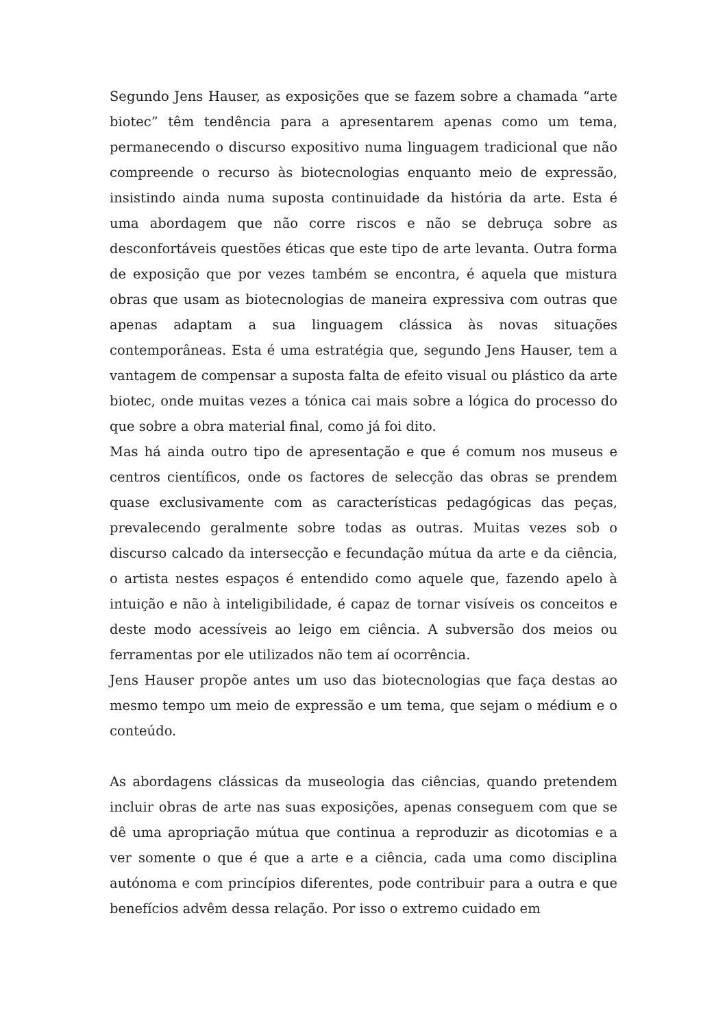Segundo Jens Hauser, as exposições que se fazem sobre a chamada “arte biotec” têm tendência para a apresentarem apenas como um tema, permanecendo o discurso expositivo numa linguagem tradicional que não compreende o recurso às biotecnologias enquanto meio de expressão, insistindo ainda numa suposta continuidade da história da arte. Esta é uma abordagem que não corre riscos e não se debruça sobre as desconfortáveis questões éticas que este tipo de arte levanta. Outra forma de exposição que por vezes também se encontra, é aquela que mistura obras que usam as biotecnologias de maneira expressiva com outras que apenas adaptam a sua linguagem clássica às novas situações contemporâneas. Esta é uma estratégia que, segundo Jens Hauser, tem a vantagem de compensar a suposta falta de efeito visual ou plástico da arte biotec, onde muitas vezes a tónica cai mais sobre a lógica do processo do que sobre a obra material final, como já foi dito.
Mas há ainda outro tipo de apresentação e que é comum nos museus e centros científicos, onde os factores de selecção das obras se prendem quase exclusivamente com as características pedagógicas das peças, prevalecendo geralmente sobre todas as outras. Muitas vezes sob o discurso calcado da intersecção e fecundação mútua da arte e da ciência, o artista nestes espaços é entendido como aquele que, fazendo apelo à intuição e não à inteligibilidade, é capaz de tornar visíveis os conceitos e deste modo acessíveis ao leigo em ciência. A subversão dos meios ou ferramentas por ele utilizados não tem aí ocorrência.
Jens Hauser propõe antes um uso das biotecnologias que faça destas ao mesmo tempo um meio de expressão e um tema, que sejam o médium e o conteúdo.
As abordagens clássicas da museologia das ciências, quando pretendem incluir obras de arte nas suas exposições, apenas conseguem com que se dê uma apropriação mútua que continua a reproduzir as dicotomias e a ver somente o que é que a arte e a ciência, cada uma como disciplina autónoma e com princípios diferentes, pode contribuir para a outra e que benefícios advêm dessa relação. Por isso o extremo cuidado em